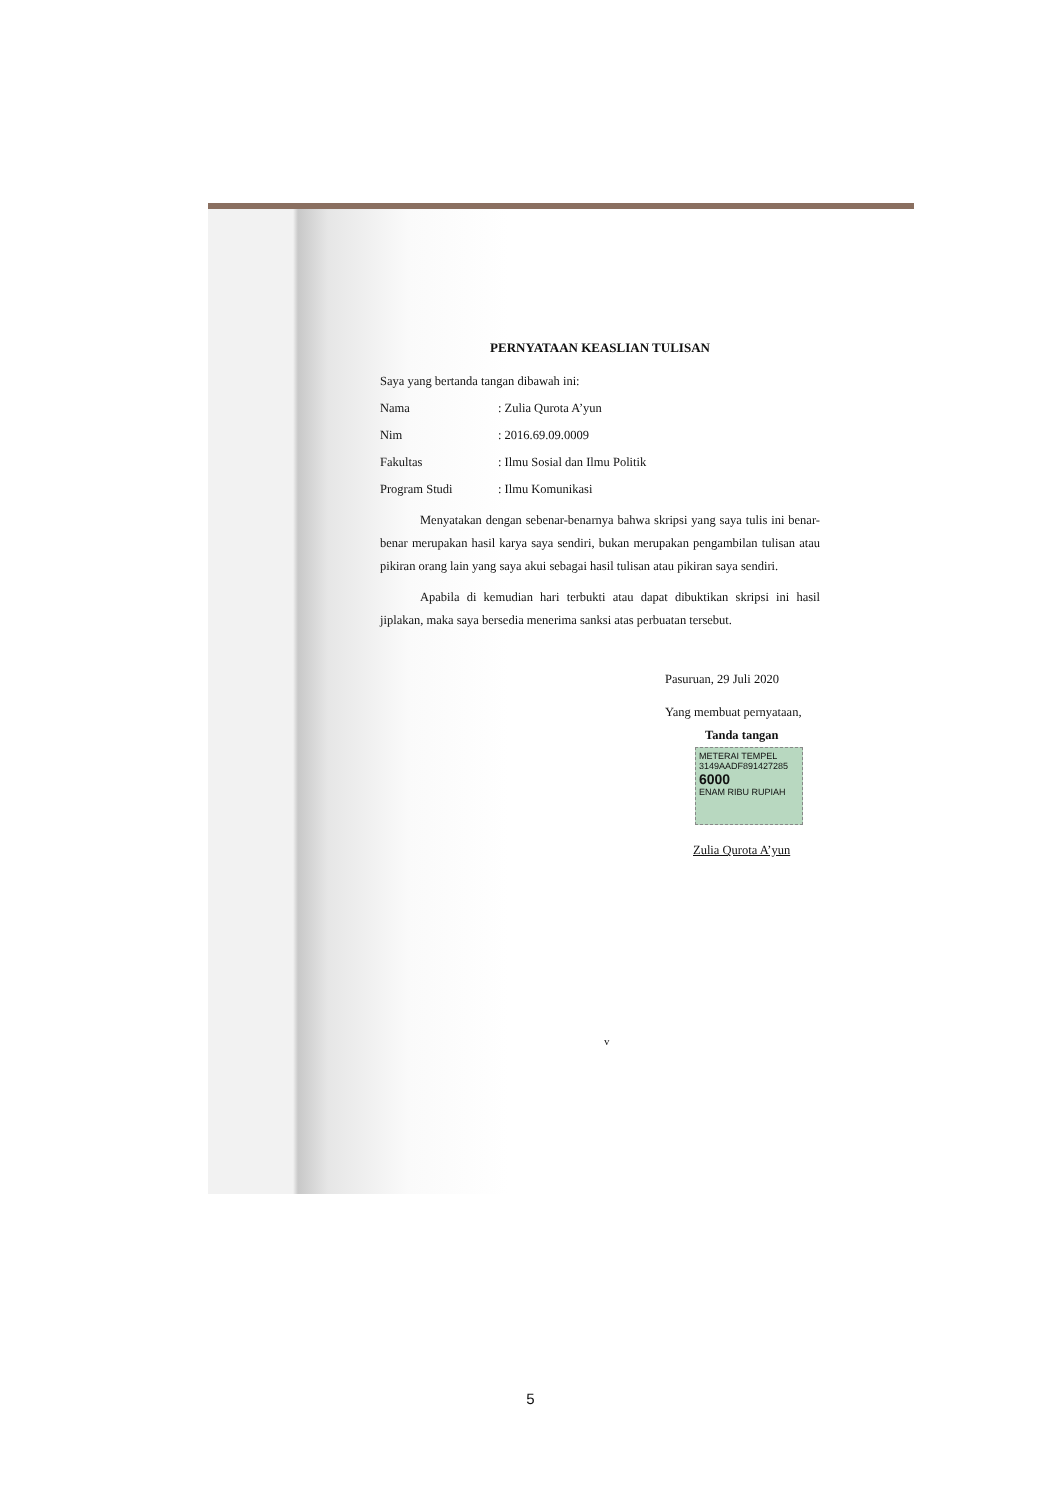PERNYATAAN KEASLIAN TULISAN
Saya yang bertanda tangan dibawah ini:
Nama: Zulia Qurota A’yun
Nim: 2016.69.09.0009
Fakultas: Ilmu Sosial dan Ilmu Politik
Program Studi: Ilmu Komunikasi
Menyatakan dengan sebenar-benarnya bahwa skripsi yang saya tulis ini benar-benar merupakan hasil karya saya sendiri, bukan merupakan pengambilan tulisan atau pikiran orang lain yang saya akui sebagai hasil tulisan atau pikiran saya sendiri.
Apabila di kemudian hari terbukti atau dapat dibuktikan skripsi ini hasil jiplakan, maka saya bersedia menerima sanksi atas perbuatan tersebut.
Pasuruan, 29 Juli 2020
Yang membuat pernyataan,
Tanda tangan
METERAI TEMPEL
3149AADF891427285
6000
ENAM RIBU RUPIAH
Zulia Qurota A’yun
v
5